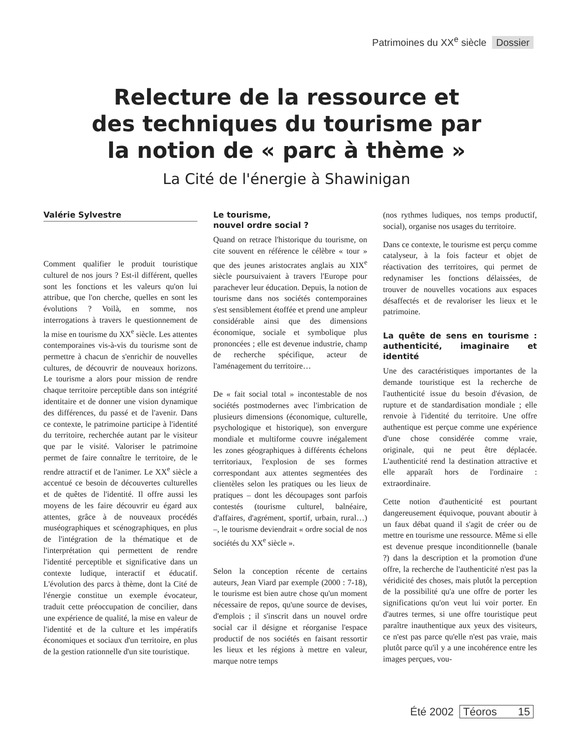Patrimoines du XX<sup>e</sup> siècle Dossier
Relecture de la ressource et
des techniques du tourisme par
la notion de « parc à thème »
La Cité de l'énergie à Shawinigan
Valérie Sylvestre
Comment qualifier le produit touristique culturel de nos jours ? Est-il différent, quelles sont les fonctions et les valeurs qu'on lui attribue, que l'on cherche, quelles en sont les évolutions ? Voilà, en somme, nos interrogations à travers le questionnement de la mise en tourisme du XX<sup>e</sup> siècle. Les attentes contemporaines vis-à-vis du tourisme sont de permettre à chacun de s'enrichir de nouvelles cultures, de découvrir de nouveaux horizons. Le tourisme a alors pour mission de rendre chaque territoire perceptible dans son intégrité identitaire et de donner une vision dynamique des différences, du passé et de l'avenir. Dans ce contexte, le patrimoine participe à l'identité du territoire, recherchée autant par le visiteur que par le visité. Valoriser le patrimoine permet de faire connaître le territoire, de le rendre attractif et de l'animer. Le XX<sup>e</sup> siècle a accentué ce besoin de découvertes culturelles et de quêtes de l'identité. Il offre aussi les moyens de les faire découvrir eu égard aux attentes, grâce à de nouveaux procédés muséographiques et scénographiques, en plus de l'intégration de la thématique et de l'interprétation qui permettent de rendre l'identité perceptible et significative dans un contexte ludique, interactif et éducatif. L'évolution des parcs à thème, dont la Cité de l'énergie constitue un exemple évocateur, traduit cette préoccupation de concilier, dans une expérience de qualité, la mise en valeur de l'identité et de la culture et les impératifs économiques et sociaux d'un territoire, en plus de la gestion rationnelle d'un site touristique.
Le tourisme,
nouvel ordre social ?
Quand on retrace l'historique du tourisme, on cite souvent en référence le célèbre « tour » que des jeunes aristocrates anglais au XIX<sup>e</sup> siècle poursuivaient à travers l'Europe pour parachever leur éducation. Depuis, la notion de tourisme dans nos sociétés contemporaines s'est sensiblement étoffée et prend une ampleur considérable ainsi que des dimensions économique, sociale et symbolique plus prononcées ; elle est devenue industrie, champ de recherche spécifique, acteur de l'aménagement du territoire…
De « fait social total » incontestable de nos sociétés postmodernes avec l'imbrication de plusieurs dimensions (économique, culturelle, psychologique et historique), son envergure mondiale et multiforme couvre inégalement les zones géographiques à différents échelons territoriaux, l'explosion de ses formes correspondant aux attentes segmentées des clientèles selon les pratiques ou les lieux de pratiques – dont les découpages sont parfois contestés (tourisme culturel, balnéaire, d'affaires, d'agrément, sportif, urbain, rural…) –, le tourisme deviendrait « ordre social de nos sociétés du XX<sup>e</sup> siècle ».
Selon la conception récente de certains auteurs, Jean Viard par exemple (2000 : 7-18), le tourisme est bien autre chose qu'un moment nécessaire de repos, qu'une source de devises, d'emplois ; il s'inscrit dans un nouvel ordre social car il désigne et réorganise l'espace productif de nos sociétés en faisant ressortir les lieux et les régions à mettre en valeur, marque notre temps
(nos rythmes ludiques, nos temps productif, social), organise nos usages du territoire.
Dans ce contexte, le tourisme est perçu comme catalyseur, à la fois facteur et objet de réactivation des territoires, qui permet de redynamiser les fonctions délaissées, de trouver de nouvelles vocations aux espaces désaffectés et de revaloriser les lieux et le patrimoine.
La quête de sens en tourisme : authenticité, imaginaire et identité
Une des caractéristiques importantes de la demande touristique est la recherche de l'authenticité issue du besoin d'évasion, de rupture et de standardisation mondiale ; elle renvoie à l'identité du territoire. Une offre authentique est perçue comme une expérience d'une chose considérée comme vraie, originale, qui ne peut être déplacée. L'authenticité rend la destination attractive et elle apparaît hors de l'ordinaire : extraordinaire.
Cette notion d'authenticité est pourtant dangereusement équivoque, pouvant aboutir à un faux débat quand il s'agit de créer ou de mettre en tourisme une ressource. Même si elle est devenue presque inconditionnelle (banale ?) dans la description et la promotion d'une offre, la recherche de l'authenticité n'est pas la véridicité des choses, mais plutôt la perception de la possibilité qu'a une offre de porter les significations qu'on veut lui voir porter. En d'autres termes, si une offre touristique peut paraître inauthentique aux yeux des visiteurs, ce n'est pas parce qu'elle n'est pas vraie, mais plutôt parce qu'il y a une incohérence entre les images perçues, vou-
Été 2002 Téoros 15